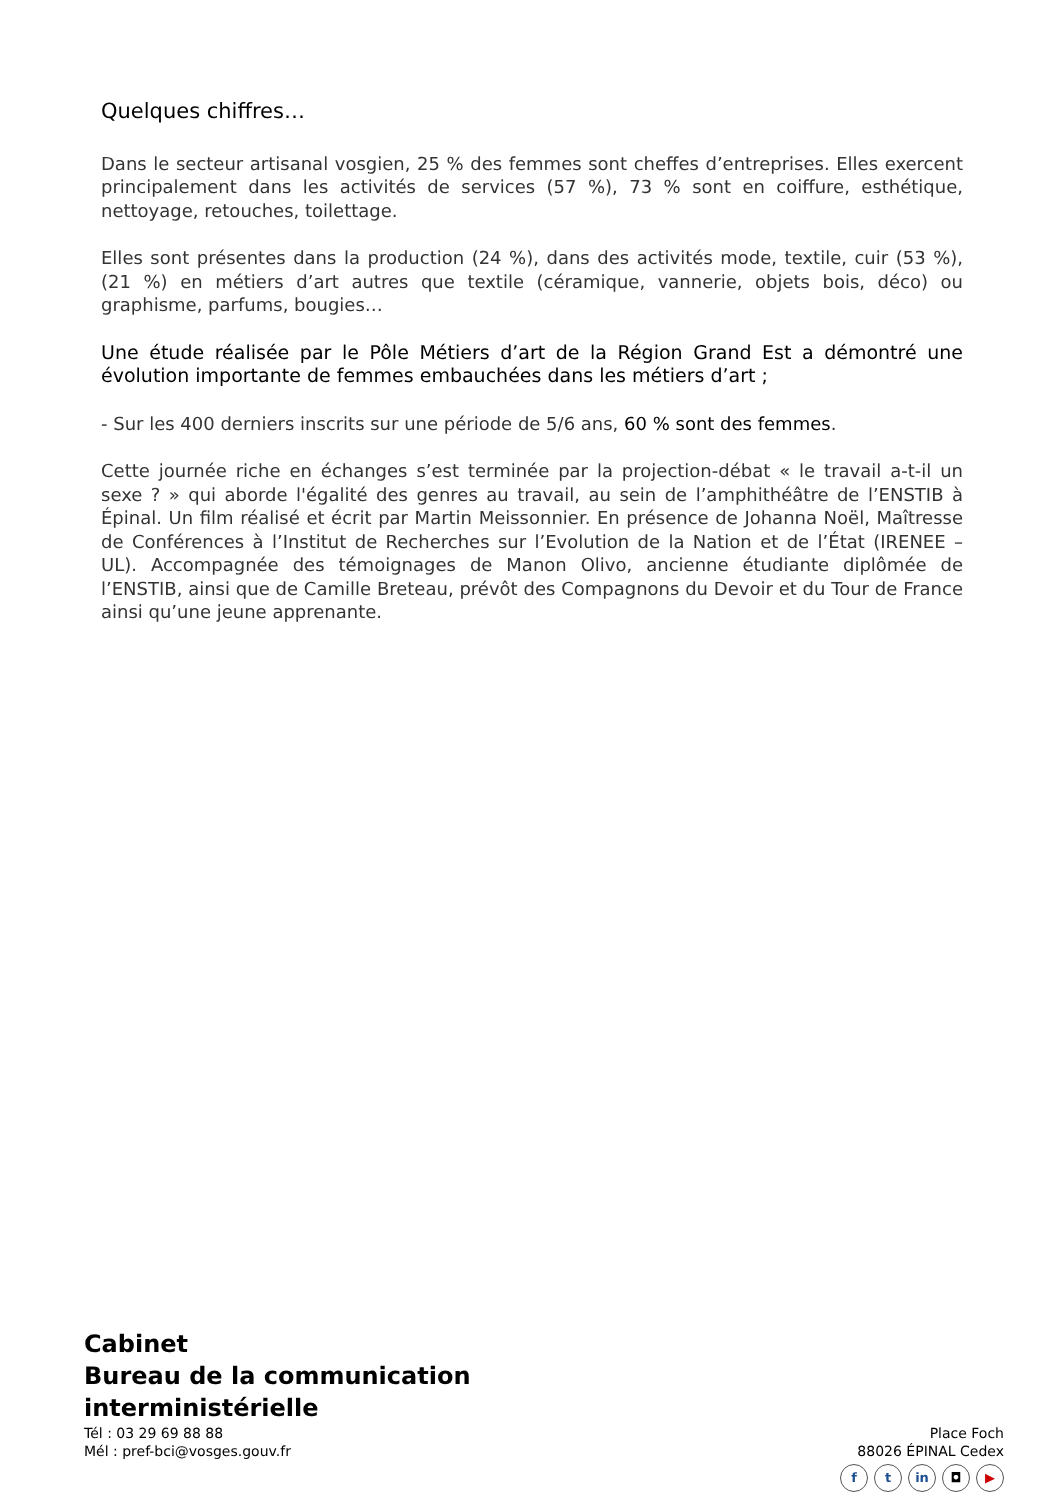Quelques chiffres…
Dans le secteur artisanal vosgien, 25 % des femmes sont cheffes d’entreprises. Elles exercent principalement dans les activités de services (57 %), 73 % sont en coiffure, esthétique, nettoyage, retouches, toilettage.
Elles sont présentes dans la production (24 %), dans des activités mode, textile, cuir (53 %), (21 %) en métiers d’art autres que textile (céramique, vannerie, objets bois, déco) ou graphisme, parfums, bougies…
Une étude réalisée par le Pôle Métiers d’art de la Région Grand Est a démontré une évolution importante de femmes embauchées dans les métiers d’art ;
- Sur les 400 derniers inscrits sur une période de 5/6 ans, 60 % sont des femmes.
Cette journée riche en échanges s’est terminée par la projection-débat « le travail a-t-il un sexe ? » qui aborde l'égalité des genres au travail, au sein de l’amphithéâtre de l’ENSTIB à Épinal. Un film réalisé et écrit par Martin Meissonnier. En présence de Johanna Noël, Maîtresse de Conférences à l’Institut de Recherches sur l’Evolution de la Nation et de l’État (IRENEE – UL). Accompagnée des témoignages de Manon Olivo, ancienne étudiante diplômée de l’ENSTIB, ainsi que de Camille Breteau, prévôt des Compagnons du Devoir et du Tour de France ainsi qu’une jeune apprenante.
Cabinet
Bureau de la communication
interministérielle
Tél : 03 29 69 88 88
Mél : pref-bci@vosges.gouv.fr
Place Foch
88026 ÉPINAL Cedex
ft in ◘ ▶